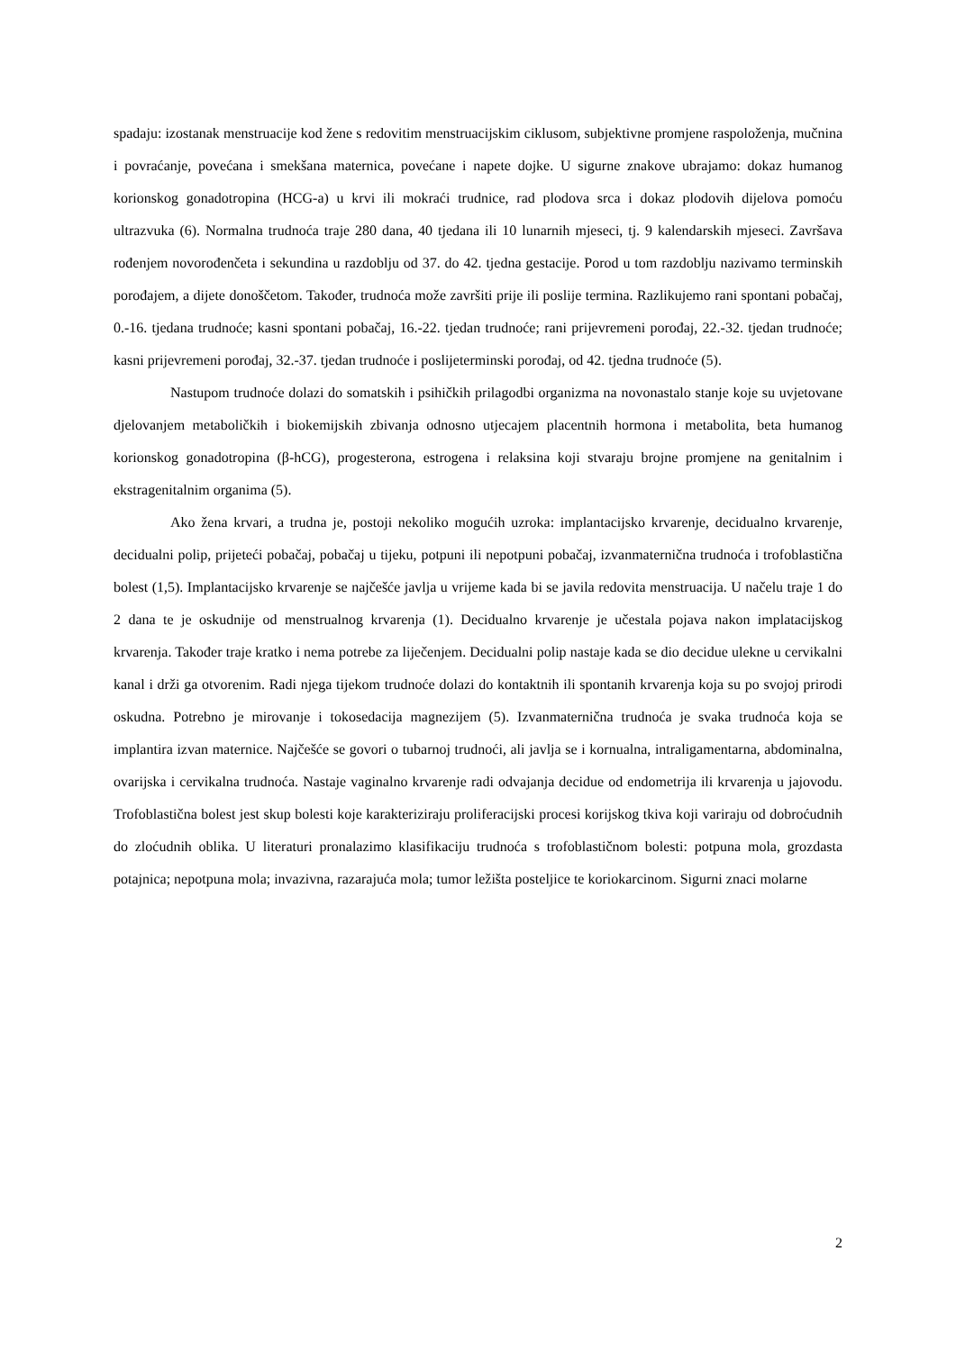spadaju: izostanak menstruacije kod žene s redovitim menstruacijskim ciklusom, subjektivne promjene raspoloženja, mučnina i povraćanje, povećana i smekšana maternica, povećane i napete dojke. U sigurne znakove ubrajamo: dokaz humanog korionskog gonadotropina (HCG-a) u krvi ili mokraći trudnice, rad plodova srca i dokaz plodovih dijelova pomoću ultrazvuka (6). Normalna trudnoća traje 280 dana, 40 tjedana ili 10 lunarnih mjeseci, tj. 9 kalendarskih mjeseci. Završava rođenjem novorođenčeta i sekundina u razdoblju od 37. do 42. tjedna gestacije. Porod u tom razdoblju nazivamo terminskih porođajem, a dijete donoščetom. Također, trudnoća može završiti prije ili poslije termina. Razlikujemo rani spontani pobačaj, 0.-16. tjedana trudnoće; kasni spontani pobačaj, 16.-22. tjedan trudnoće; rani prijevremeni porođaj, 22.-32. tjedan trudnoće; kasni prijevremeni porođaj, 32.-37. tjedan trudnoće i poslijeterminski porođaj, od 42. tjedna trudnoće (5).
Nastupom trudnoće dolazi do somatskih i psihičkih prilagodbi organizma na novonastalo stanje koje su uvjetovane djelovanjem metaboličkih i biokemijskih zbivanja odnosno utjecajem placentnih hormona i metabolita, beta humanog korionskog gonadotropina (β-hCG), progesterona, estrogena i relaksina koji stvaraju brojne promjene na genitalnim i ekstragenitalnim organima (5).
Ako žena krvari, a trudna je, postoji nekoliko mogućih uzroka: implantacijsko krvarenje, decidualno krvarenje, decidualni polip, prijeteći pobačaj, pobačaj u tijeku, potpuni ili nepotpuni pobačaj, izvanmaternična trudnoća i trofoblastična bolest (1,5). Implantacijsko krvarenje se najčešće javlja u vrijeme kada bi se javila redovita menstruacija. U načelu traje 1 do 2 dana te je oskudnije od menstrualnog krvarenja (1). Decidualno krvarenje je učestala pojava nakon implatacijskog krvarenja. Također traje kratko i nema potrebe za liječenjem. Decidualni polip nastaje kada se dio decidue ulekne u cervikalni kanal i drži ga otvorenim. Radi njega tijekom trudnoće dolazi do kontaktnih ili spontanih krvarenja koja su po svojoj prirodi oskudna. Potrebno je mirovanje i tokosedacija magnezijem (5). Izvanmaternična trudnoća je svaka trudnoća koja se implantira izvan maternice. Najčešće se govori o tubarnoj trudnoći, ali javlja se i kornualna, intraligamentarna, abdominalna, ovarijska i cervikalna trudnoća. Nastaje vaginalno krvarenje radi odvajanja decidue od endometrija ili krvarenja u jajovodu. Trofoblastična bolest jest skup bolesti koje karakteriziraju proliferacijski procesi korijskog tkiva koji variraju od dobroćudnih do zloćudnih oblika. U literaturi pronalazimo klasifikaciju trudnoća s trofoblastičnom bolesti: potpuna mola, grozdasta potajnica; nepotpuna mola; invazivna, razarajuća mola; tumor ležišta posteljice te koriokarcinom. Sigurni znaci molarne
2